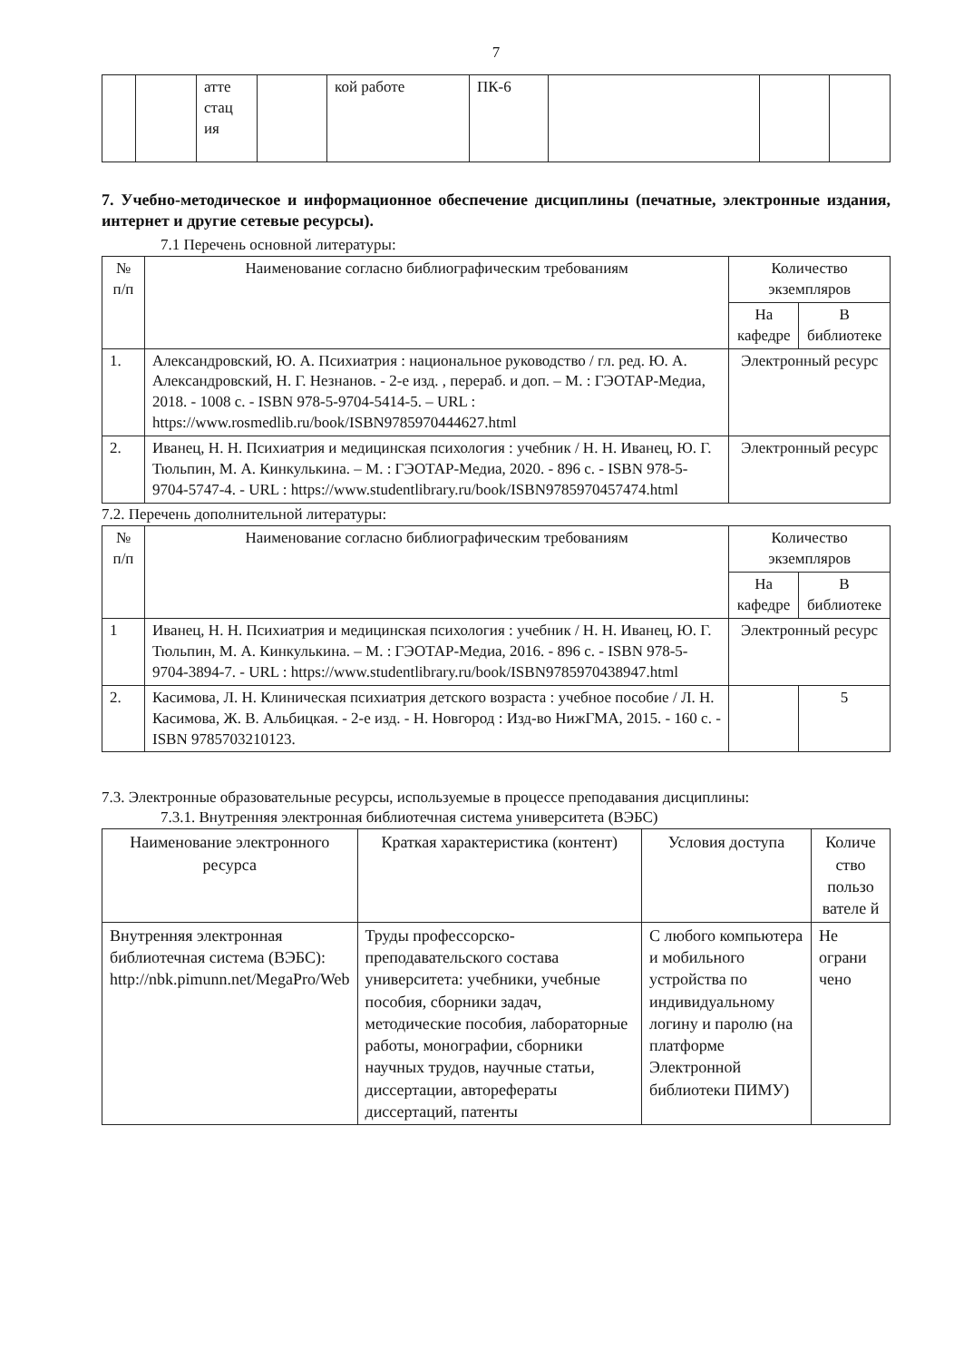7
| | | атте стац ия | | кой работе | ПК-6 | | | |
7. Учебно-методическое и информационное обеспечение дисциплины (печатные, электронные издания, интернет и другие сетевые ресурсы).
7.1 Перечень основной литературы:
| № п/п | Наименование согласно библиографическим требованиям | Количество экземпляров | |
| --- | --- | --- | --- |
| | | На кафедре | В библиотеке |
| 1. | Александровский, Ю. А. Психиатрия : национальное руководство / гл. ред. Ю. А. Александровский, Н. Г. Незнанов. - 2-е изд. , перераб. и доп. – М. : ГЭОТАР-Медиа, 2018. - 1008 с. - ISBN 978-5-9704-5414-5. – URL : https://www.rosmedlib.ru/book/ISBN9785970444627.html | Электронный ресурс | |
| 2. | Иванец, Н. Н. Психиатрия и медицинская психология : учебник / Н. Н. Иванец, Ю. Г. Тюльпин, М. А. Кинкулькина. – М. : ГЭОТАР-Медиа, 2020. - 896 с. - ISBN 978-5-9704-5747-4. - URL : https://www.studentlibrary.ru/book/ISBN9785970457474.html | Электронный ресурс | |
7.2. Перечень дополнительной литературы:
| № п/п | Наименование согласно библиографическим требованиям | Количество экземпляров | |
| --- | --- | --- | --- |
| | | На кафедре | В библиотеке |
| 1 | Иванец, Н. Н. Психиатрия и медицинская психология : учебник / Н. Н. Иванец, Ю. Г. Тюльпин, М. А. Кинкулькина. – М. : ГЭОТАР-Медиа, 2016. - 896 с. - ISBN 978-5-9704-3894-7. - URL : https://www.studentlibrary.ru/book/ISBN9785970438947.html | Электронный ресурс | |
| 2. | Касимова, Л. Н. Клиническая психиатрия детского возраста : учебное пособие / Л. Н. Касимова, Ж. В. Альбицкая. - 2-е изд. - Н. Новгород : Изд-во НижГМА, 2015. - 160 с. - ISBN 9785703210123. | | 5 |
7.3. Электронные образовательные ресурсы, используемые в процессе преподавания дисциплины:
7.3.1. Внутренняя электронная библиотечная система университета (ВЭБС)
| Наименование электронного ресурса | Краткая характеристика (контент) | Условия доступа | Количе ство пользо вателе й |
| --- | --- | --- | --- |
| Внутренняя электронная библиотечная система (ВЭБС): http://nbk.pimunn.net/MegaPro/Web | Труды профессорско-преподавательского состава университета: учебники, учебные пособия, сборники задач, методические пособия, лабораторные работы, монографии, сборники научных трудов, научные статьи, диссертации, авторефераты диссертаций, патенты | С любого компьютера и мобильного устройства по индивидуальному логину и паролю (на платформе Электронной библиотеки ПИМУ) | Не ограни чено |